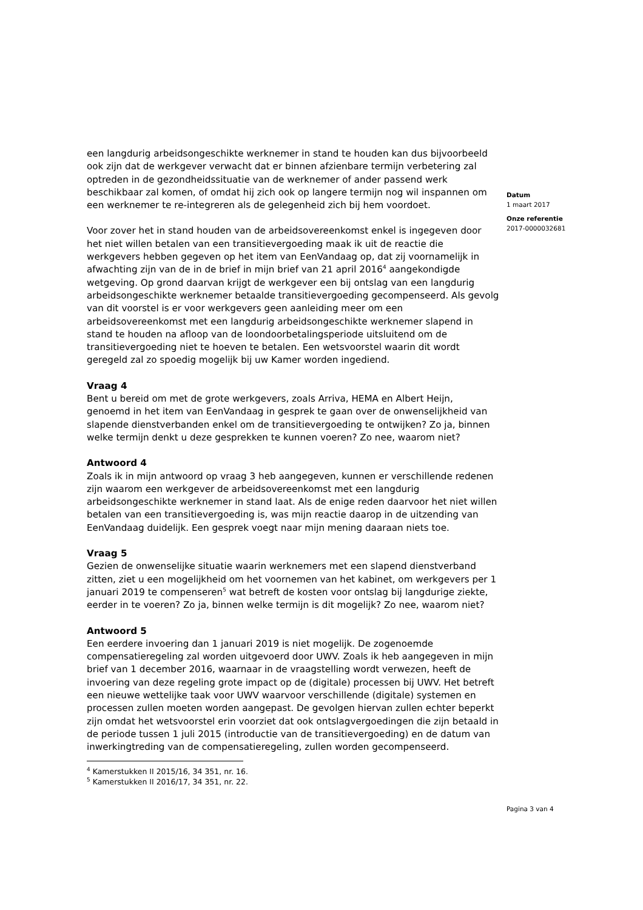een langdurig arbeidsongeschikte werknemer in stand te houden kan dus bijvoorbeeld ook zijn dat de werkgever verwacht dat er binnen afzienbare termijn verbetering zal optreden in de gezondheidssituatie van de werknemer of ander passend werk beschikbaar zal komen, of omdat hij zich ook op langere termijn nog wil inspannen om een werknemer te re-integreren als de gelegenheid zich bij hem voordoet.
Voor zover het in stand houden van de arbeidsovereenkomst enkel is ingegeven door het niet willen betalen van een transitievergoeding maak ik uit de reactie die werkgevers hebben gegeven op het item van EenVandaag op, dat zij voornamelijk in afwachting zijn van de in de brief in mijn brief van 21 april 2016<sup>4</sup> aangekondigde wetgeving. Op grond daarvan krijgt de werkgever een bij ontslag van een langdurig arbeidsongeschikte werknemer betaalde transitievergoeding gecompenseerd. Als gevolg van dit voorstel is er voor werkgevers geen aanleiding meer om een arbeidsovereenkomst met een langdurig arbeidsongeschikte werknemer slapend in stand te houden na afloop van de loondoorbetalingsperiode uitsluitend om de transitievergoeding niet te hoeven te betalen. Een wetsvoorstel waarin dit wordt geregeld zal zo spoedig mogelijk bij uw Kamer worden ingediend.
Vraag 4
Bent u bereid om met de grote werkgevers, zoals Arriva, HEMA en Albert Heijn, genoemd in het item van EenVandaag in gesprek te gaan over de onwenselijkheid van slapende dienstverbanden enkel om de transitievergoeding te ontwijken? Zo ja, binnen welke termijn denkt u deze gesprekken te kunnen voeren? Zo nee, waarom niet?
Antwoord 4
Zoals ik in mijn antwoord op vraag 3 heb aangegeven, kunnen er verschillende redenen zijn waarom een werkgever de arbeidsovereenkomst met een langdurig arbeidsongeschikte werknemer in stand laat. Als de enige reden daarvoor het niet willen betalen van een transitievergoeding is, was mijn reactie daarop in de uitzending van EenVandaag duidelijk. Een gesprek voegt naar mijn mening daaraan niets toe.
Vraag 5
Gezien de onwenselijke situatie waarin werknemers met een slapend dienstverband zitten, ziet u een mogelijkheid om het voornemen van het kabinet, om werkgevers per 1 januari 2019 te compenseren<sup>5</sup> wat betreft de kosten voor ontslag bij langdurige ziekte, eerder in te voeren? Zo ja, binnen welke termijn is dit mogelijk? Zo nee, waarom niet?
Antwoord 5
Een eerdere invoering dan 1 januari 2019 is niet mogelijk. De zogenoemde compensatieregeling zal worden uitgevoerd door UWV. Zoals ik heb aangegeven in mijn brief van 1 december 2016, waarnaar in de vraagstelling wordt verwezen, heeft de invoering van deze regeling grote impact op de (digitale) processen bij UWV. Het betreft een nieuwe wettelijke taak voor UWV waarvoor verschillende (digitale) systemen en processen zullen moeten worden aangepast. De gevolgen hiervan zullen echter beperkt zijn omdat het wetsvoorstel erin voorziet dat ook ontslagvergoedingen die zijn betaald in de periode tussen 1 juli 2015 (introductie van de transitievergoeding) en de datum van inwerkingtreding van de compensatieregeling, zullen worden gecompenseerd.
<sup>4</sup> Kamerstukken II 2015/16, 34 351, nr. 16.
<sup>5</sup> Kamerstukken II 2016/17, 34 351, nr. 22.
Datum
1 maart 2017
Onze referentie
2017-0000032681
Pagina 3 van 4